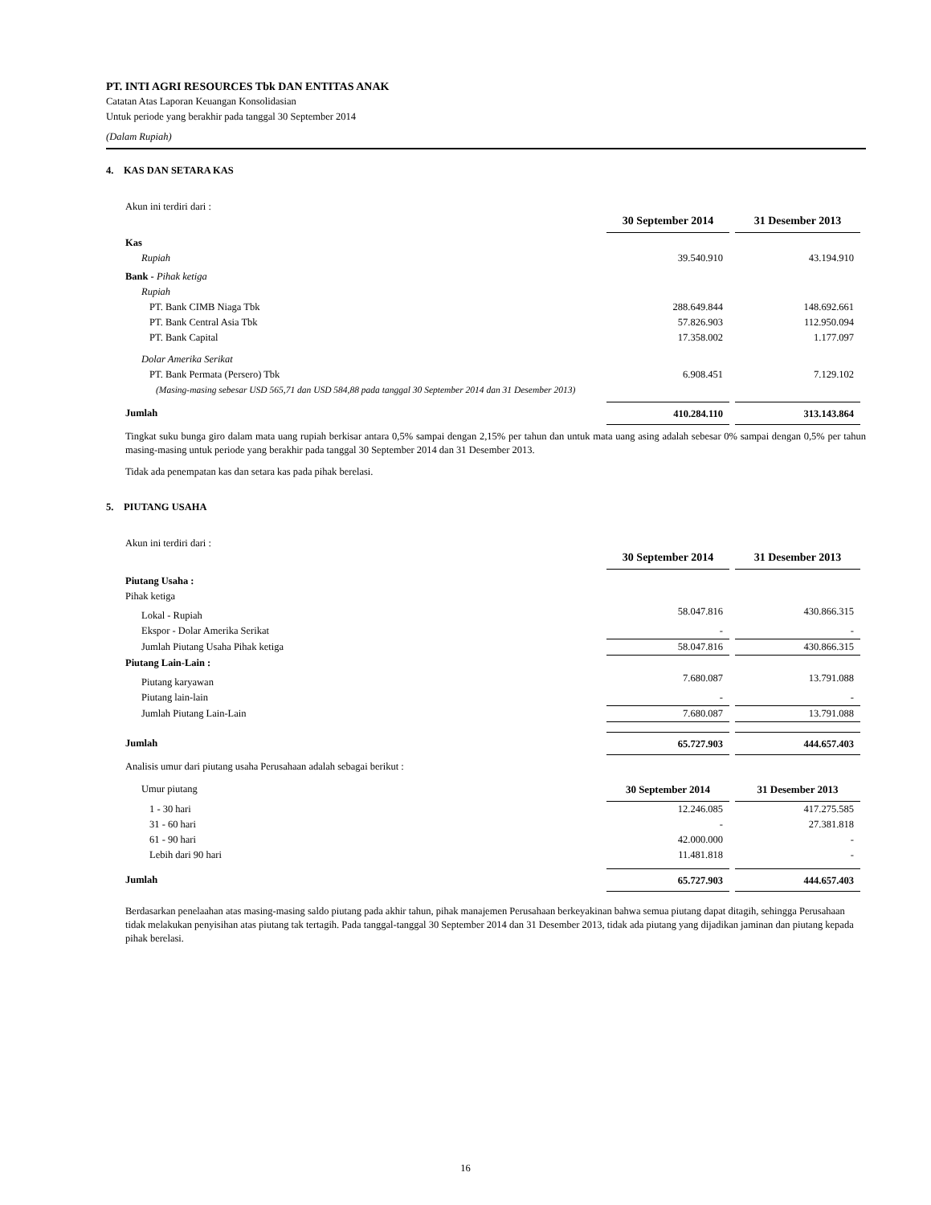PT. INTI AGRI RESOURCES Tbk DAN ENTITAS ANAK
Catatan Atas Laporan Keuangan Konsolidasian
Untuk periode yang berakhir pada tanggal 30 September 2014
(Dalam Rupiah)
4. KAS DAN SETARA KAS
Akun ini terdiri dari :
| | 30 September 2014 | 31 Desember 2013 |
| Kas | | |
| Rupiah | 39.540.910 | 43.194.910 |
| Bank - Pihak ketiga | | |
| Rupiah | | |
| PT. Bank CIMB Niaga Tbk | 288.649.844 | 148.692.661 |
| PT. Bank Central Asia Tbk | 57.826.903 | 112.950.094 |
| PT. Bank Capital | 17.358.002 | 1.177.097 |
| Dolar Amerika Serikat | | |
| PT. Bank Permata (Persero) Tbk | 6.908.451 | 7.129.102 |
| (Masing-masing sebesar USD 565,71 dan USD 584,88 pada tanggal 30 September 2014 dan 31 Desember 2013) | | |
| Jumlah | 410.284.110 | 313.143.864 |
Tingkat suku bunga giro dalam mata uang rupiah berkisar antara 0,5% sampai dengan 2,15% per tahun dan untuk mata uang asing adalah sebesar 0% sampai dengan 0,5% per tahun masing-masing untuk periode yang berakhir pada tanggal 30 September 2014 dan 31 Desember 2013.
Tidak ada penempatan kas dan setara kas pada pihak berelasi.
5. PIUTANG USAHA
Akun ini terdiri dari :
| | 30 September 2014 | 31 Desember 2013 |
| Piutang Usaha : | | |
| Pihak ketiga | | |
| Lokal - Rupiah | 58.047.816 | 430.866.315 |
| Ekspor - Dolar Amerika Serikat | - | - |
| Jumlah Piutang Usaha Pihak ketiga | 58.047.816 | 430.866.315 |
| Piutang Lain-Lain : | | |
| Piutang karyawan | 7.680.087 | 13.791.088 |
| Piutang lain-lain | - | - |
| Jumlah Piutang Lain-Lain | 7.680.087 | 13.791.088 |
| Jumlah | 65.727.903 | 444.657.403 |
Analisis umur dari piutang usaha Perusahaan adalah sebagai berikut :
| Umur piutang | 30 September 2014 | 31 Desember 2013 |
| 1 - 30 hari | 12.246.085 | 417.275.585 |
| 31 - 60 hari | - | 27.381.818 |
| 61 - 90 hari | 42.000.000 | - |
| Lebih dari 90 hari | 11.481.818 | - |
| Jumlah | 65.727.903 | 444.657.403 |
Berdasarkan penelaahan atas masing-masing saldo piutang pada akhir tahun, pihak manajemen Perusahaan berkeyakinan bahwa semua piutang dapat ditagih, sehingga Perusahaan tidak melakukan penyisihan atas piutang tak tertagih. Pada tanggal-tanggal 30 September 2014 dan 31 Desember 2013, tidak ada piutang yang dijadikan jaminan dan piutang kepada pihak berelasi.
16